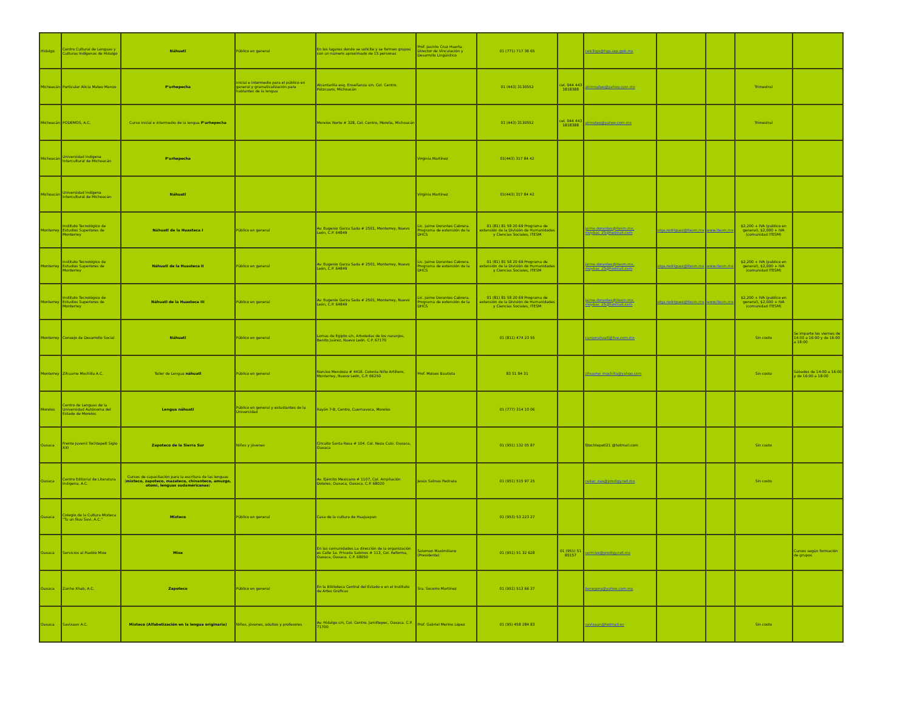| Hidalgo | Centro Cultural de Lenguas y Culturas Indígenas de Hidalgo | Náhuatl | Público en general | En los lugares donde se solicite y se formen grupos con un número aproximado de 15 personas | Prof. Jacinto Cruz Huerta. Director de Vinculación y Desarrollo Lingüístico | 01 (771) 717 36 65 | | celcihgo@hgo.sep.gob.mx | | | | |
| Michoacán | Particular Alicia Mateo Manzo | P'urhepecha | Inicial e intermedio para el público en general y gramaticalización para hablantes de la lengua | Alcantarilla esq. Enseñanza s/n. Col. Centro. Pátzcuaro, Michoacán | | 01 (443) 3130552 | cel. 044 443 1818388 | alimmateo@yahoo.com.mx | | | Trimestral | |
| Michoacán | PODEMOS, A.C. | Curso inicial e intermedio de la lengua P'urhepecha | | Morelos Norte # 328, Col. Centro, Morelia, Michoacán | | 01 (443) 3130552 | cel. 044 443 1818388 | alimateo@yahoo.com.mx | | | Trimestral | |
| Michoacán | Universidad Indígena Intercultural de Michoacán | P'urhepecha | | | Virginia Martínez | 01(443) 317 84 42 | | | | | | |
| Michoacán | Universidad Indígena Intercultural de Michoacán | Náhuatl | | | Virginia Martínez | 01(443) 317 84 42 | | | | | | |
| Monterrey | Instituto Tecnológico de Estudios Superiores de Monterrey | Náhuatl de la Huasteca I | Público en general | Av. Eugenio Garza Sada # 2501, Monterrey, Nuevo León, C.P. 64849 | Lic. Jaime Dorantes Cabrera. Programa de extensión de la DHCS | 01 (81) 81 58 20 69 Programa de extensión de la División de Humanidades y Ciencias Sociales, ITESM | | jaime.dorantes@itesm.mx, moybac_25@hotmail.com | olga.rodriguez@itesm.mx | www.itesm.mx | $2,200 + IVA (publico en general), $2,000 + IVA (comunidad ITESM) | |
| Monterrey | Instituto Tecnológico de Estudios Superiores de Monterrey | Náhuatl de la Huasteca II | Público en general | Av. Eugenio Garza Sada # 2501, Monterrey, Nuevo León, C.P. 64849 | Lic. Jaime Dorantes Cabrera. Programa de extensión de la DHCS | 01 (81) 81 58 20 69 Programa de extensión de la División de Humanidades y Ciencias Sociales, ITESM | | jaime.dorantes@itesm.mx, moybac_25@hotmail.com | olga.rodriguez@itesm.mx | www.itesm.mx | $2,200 + IVA (publico en general), $2,000 + IVA (comunidad ITESM) | |
| Monterrey | Instituto Tecnológico de Estudios Superiores de Monterrey | Náhuatl de la Huasteca III | Público en general | Av. Eugenio Garza Sada # 2501, Monterrey, Nuevo León, C.P. 64849 | Lic. Jaime Dorantes Cabrera. Programa de extensión de la DHCS | 01 (81) 81 58 20 69 Programa de extensión de la División de Humanidades y Ciencias Sociales, ITESM | | jaime.dorantes@itesm.mx, moybac_25@hotmail.com | olga.rodriguez@itesm.mx | www.itesm.mx | $2,200 + IVA (publico en general), $2,000 + IVA (comunidad ITESM) | |
| Monterrey | Consejo de Desarrollo Social | Náhuatl | Público en general | Lomas de Egipto s/n, Arboledas de los naranjos, Benito Juárez, Nuevo León. C.P. 67170 | | 01 (811) 474 23 55 | | cursonahuatl@live.com.mx | | | Sin costo | Se imparte los viernes de 14:00 a 16:00 y de 16:00 a 18:00 |
| Monterrey | Zihuame Mochilla A.C. | Taller de Lengua náhuatl | Público en general | Narciso Mendoza # 4416. Colonia Niño Artillero, Monterrey, Nuevo León, C.P. 66250 | Prof. Moises Bautista | 83 51 84 31 | | zihuame_mochilla@yahoo.com | | | Sin costo | Sábados de 14:00 a 16:00 y de 16:00 a 18:00 |
| Morelos | Centro de Lenguas de la Universidad Autónoma del Estado de Morelos | Lengua náhuatl | Público en general y estudiantes de la Universidad | Rayón 7-B, Centro, Cuernavaca, Morelos | | 01 (777) 314 10 06 | | | | | | |
| Oaxaca | Frente Juvenil Tochtepetl Siglo XXI | Zapoteco de la Sierra Sur | Niños y jóvenes | Circuito Santa Rosa # 104. Col. Neza Cubi. Oaxaca, Oaxaca | | 01 (951) 132 05 87 | | fjtochtepetl21 @hotmail.com | | | Sin costo | |
| Oaxaca | Centro Editorial de Literatura Indígena, A.C. | Cursos de capacitación para la escritura de las lenguas ( mixteco, zapoteco, mazateco, chinanteco, amuzgo, otomí, lenguas sudaméricanas ) | | Av. Ejército Mexicano # 1107, Col. Ampliación Dolores, Oaxaca, Oaxaca. C.P. 68020 | Jesús Salinas Pedraza | 01 (951) 515 97 25 | | celiac_oax@prodigy.net.mx | | | Sin costo | |
| Oaxaca | Colegio de la Cultura Mixteca "Tu un Ñuu Savi, A.C." | Mixteco | Público en general | Casa de la cultura de Huajuapan | | 01 (953) 53 223 27 | | | | | | |
| Oaxaca | Servicios al Pueblo Mixe | Mixe | | En las comunidades.La dirección de la organización es Calle 1a. Privada Sabinos # 113, Col. Reforma, Oaxaca, Oaxaca. C.P. 68050 | Salomon Maximiliano (Presidente) | 01 (951) 51 32 628 | 01 (951) 51 85157 | sermixe@prodigy.net.mx | | | | Cursos según formación de grupos |
| Oaxaca | Zanhe Xhab, A.C. | Zapoteco | Público en general | En la Biblioteca Central del Estado o en el Instituto de Artes Gráficas | Sra. Socorro Martínez | 01 (951) 513 66 37 | | benegora@yahoo.com.mx | | | | |
| Oaxaca | Savixaan A.C. | Mixteco (Alfabetización en la lengua originaria) | Niños, jóvenes, adultos y profesores | Av. Hidalgo s/n, Col. Centro. Jamiltepec, Oaxaca. C.P. 71700 | Prof. Gabriel Merino López | 01 (95) 458 284 83 | | savixaan@hotmail.es | | | Sin costo | |